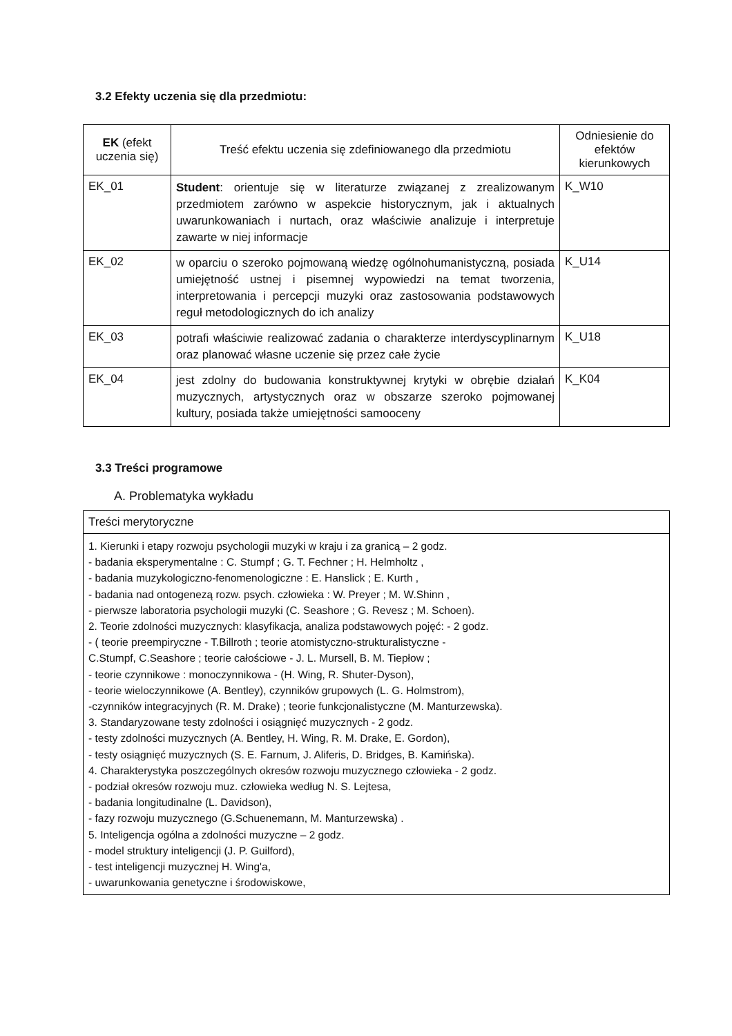3.2 Efekty uczenia się dla przedmiotu:
| EK (efekt uczenia się) | Treść efektu uczenia się zdefiniowanego dla przedmiotu | Odniesienie do efektów kierunkowych |
| --- | --- | --- |
| EK_01 | Student : orientuje się w literaturze związanej z zrealizowanym przedmiotem zarówno w aspekcie historycznym, jak i aktualnych uwarunkowaniach i nurtach, oraz właściwie analizuje i interpretuje zawarte w niej informacje | K_W10 |
| EK_02 | w oparciu o szeroko pojmowaną wiedzę ogólnohumanistyczną, posiada umiejętność ustnej i pisemnej wypowiedzi na temat tworzenia, interpretowania i percepcji muzyki oraz zastosowania podstawowych reguł metodologicznych do ich analizy | K_U14 |
| EK_03 | potrafi właściwie realizować zadania o charakterze interdyscyplinarnym oraz planować własne uczenie się przez całe życie | K_U18 |
| EK_04 | jest zdolny do budowania konstruktywnej krytyki w obrębie działań muzycznych, artystycznych oraz w obszarze szeroko pojmowanej kultury, posiada także umiejętności samooceny | K_K04 |
3.3 Treści programowe
A. Problematyka wykładu
| Treści merytoryczne |
| 1. Kierunki i etapy rozwoju psychologii muzyki w kraju i za granicą – 2 godz. - badania eksperymentalne : C. Stumpf ; G. T. Fechner ; H. Helmholtz , - badania muzykologiczno-fenomenologiczne : E. Hanslick ; E. Kurth , - badania nad ontogenezą rozw. psych. człowieka : W. Preyer ; M. W.Shinn , - pierwsze laboratoria psychologii muzyki (C. Seashore ; G. Revesz ; M. Schoen). 2. Teorie zdolności muzycznych: klasyfikacja, analiza podstawowych pojęć: - 2 godz. - ( teorie preempiryczne - T.Billroth ; teorie atomistyczno-strukturalistyczne - C.Stumpf, C.Seashore ; teorie całościowe - J. L. Mursell, B. M. Tiepłow ; - teorie czynnikowe : monoczynnikowa - (H. Wing, R. Shuter-Dyson), - teorie wieloczynnikowe (A. Bentley), czynników grupowych (L. G. Holmstrom), -czynników integracyjnych (R. M. Drake) ; teorie funkcjonalistyczne (M. Manturzewska). 3. Standaryzowane testy zdolności i osiągnięć muzycznych - 2 godz. - testy zdolności muzycznych (A. Bentley, H. Wing, R. M. Drake, E. Gordon), - testy osiągnięć muzycznych (S. E. Farnum, J. Aliferis, D. Bridges, B. Kamińska). 4. Charakterystyka poszczególnych okresów rozwoju muzycznego człowieka - 2 godz. - podział okresów rozwoju muz. człowieka według N. S. Lejtesa, - badania longitudinalne (L. Davidson), - fazy rozwoju muzycznego (G.Schuenemann, M. Manturzewska) . 5. Inteligencja ogólna a zdolności muzyczne – 2 godz. - model struktury inteligencji (J. P. Guilford), - test inteligencji muzycznej H. Wing'a, - uwarunkowania genetyczne i środowiskowe, |